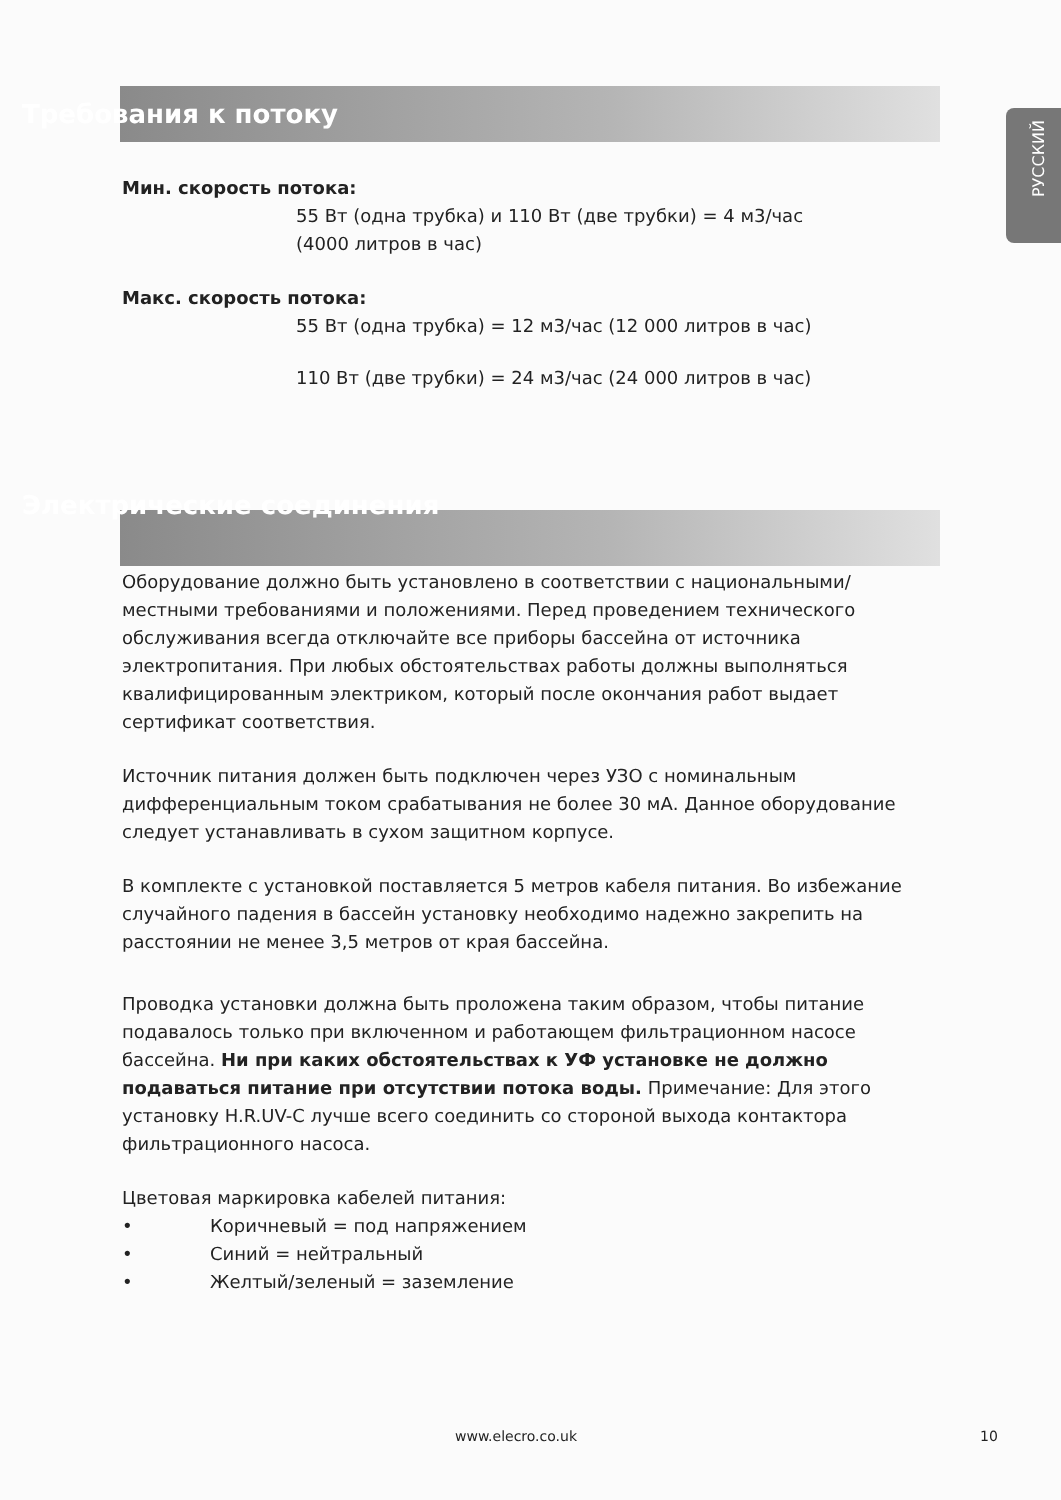РУССКИЙ
Требования к потоку
Мин. скорость потока:
55 Вт (одна трубка) и 110 Вт (две трубки) = 4 м3/час
(4000 литров в час)
Макс. скорость потока:
55 Вт (одна трубка) = 12 м3/час (12 000 литров в час)
110 Вт (две трубки) = 24 м3/час (24 000 литров в час)
Электрические соединения
Оборудование должно быть установлено в соответствии с национальными/местными требованиями и положениями. Перед проведением технического обслуживания всегда отключайте все приборы бассейна от источника электропитания. При любых обстоятельствах работы должны выполняться квалифицированным электриком, который после окончания работ выдает сертификат соответствия.
Источник питания должен быть подключен через УЗО с номинальным дифференциальным током срабатывания не более 30 мА. Данное оборудование следует устанавливать в сухом защитном корпусе.
В комплекте с установкой поставляется 5 метров кабеля питания. Во избежание случайного падения в бассейн установку необходимо надежно закрепить на расстоянии не менее 3,5 метров от края бассейна.
Проводка установки должна быть проложена таким образом, чтобы питание подавалось только при включенном и работающем фильтрационном насосе бассейна. Ни при каких обстоятельствах к УФ установке не должно подаваться питание при отсутствии потока воды. Примечание: Для этого установку H.R.UV-C лучше всего соединить со стороной выхода контактора фильтрационного насоса.
Цветовая маркировка кабелей питания:
• Коричневый = под напряжением
• Синий = нейтральный
• Желтый/зеленый = заземление
www.elecro.co.uk 10